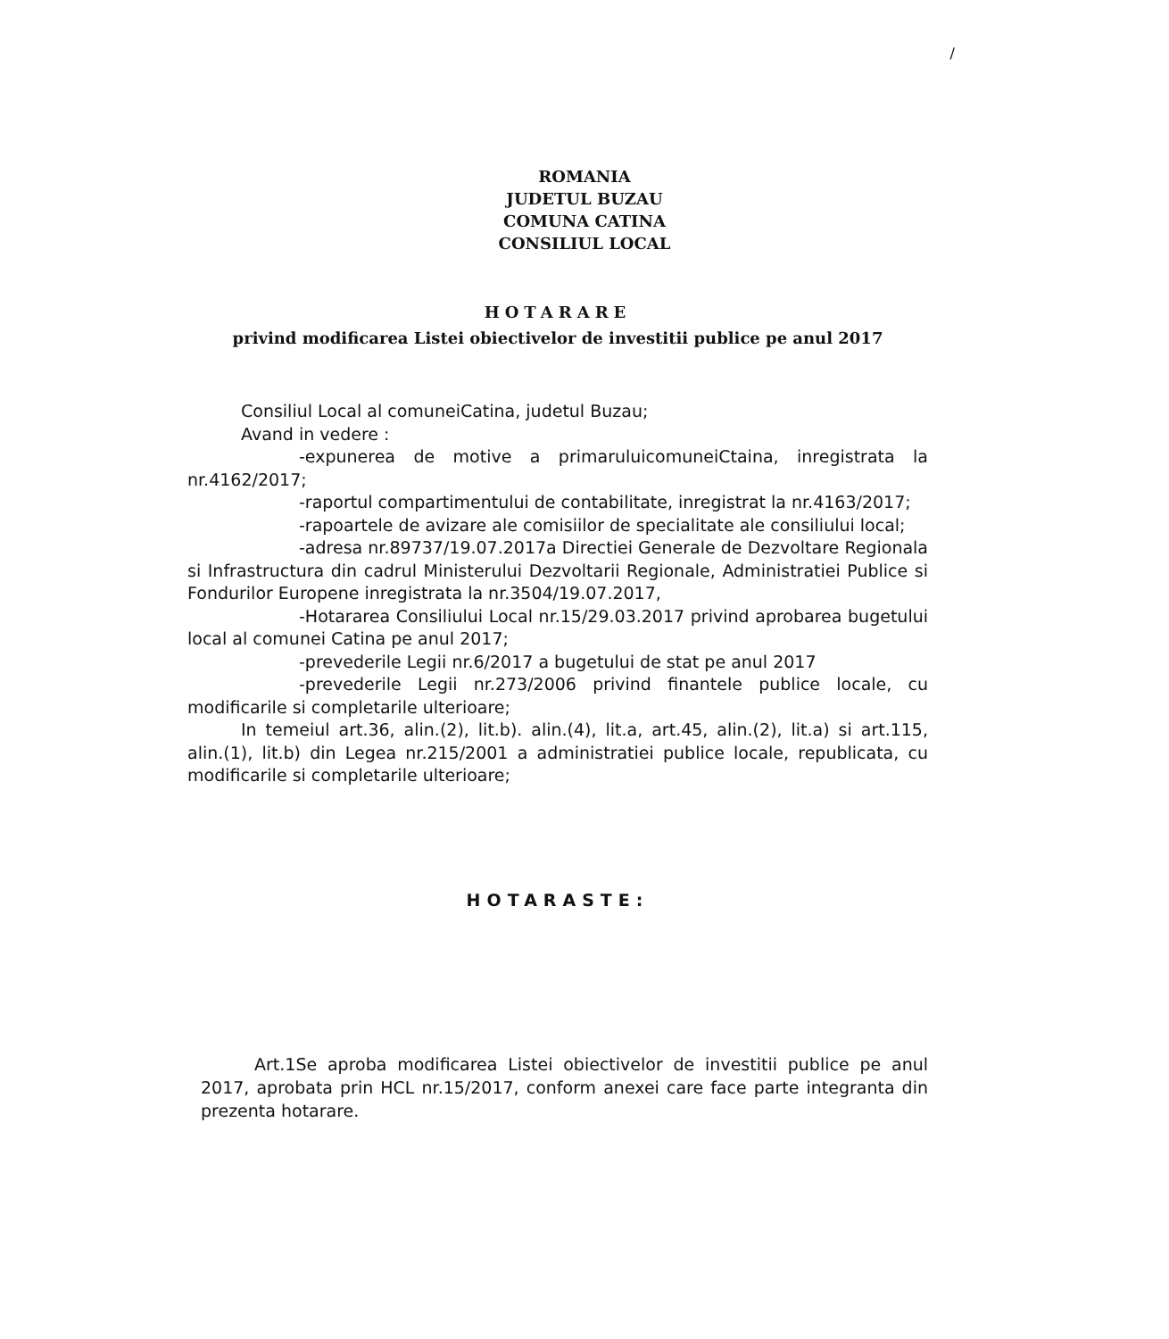/
ROMANIA
JUDETUL BUZAU
COMUNA CATINA
CONSILIUL LOCAL
HOTARARE
privind modificarea Listei obiectivelor de investitii publice pe anul 2017
Consiliul Local al comuneiCatina, judetul Buzau;
Avand in vedere :
-expunerea de motive a primaruluicomuneiCtaina, inregistrata la nr.4162/2017;
-raportul compartimentului de contabilitate, inregistrat la nr.4163/2017;
-rapoartele de avizare ale comisiilor de specialitate ale consiliului local;
-adresa nr.89737/19.07.2017a Directiei Generale de Dezvoltare Regionala si Infrastructura din cadrul Ministerului Dezvoltarii Regionale, Administratiei Publice si Fondurilor Europene inregistrata la nr.3504/19.07.2017,
-Hotararea Consiliului Local nr.15/29.03.2017 privind aprobarea bugetului local al comunei Catina pe anul 2017;
-prevederile Legii nr.6/2017 a bugetului de stat pe anul 2017
-prevederile Legii nr.273/2006 privind finantele publice locale, cu modificarile si completarile ulterioare;
In temeiul art.36, alin.(2), lit.b). alin.(4), lit.a, art.45, alin.(2), lit.a) si art.115, alin.(1), lit.b) din Legea nr.215/2001 a administratiei publice locale, republicata, cu modificarile si completarile ulterioare;
HOTARASTE:
Art.1Se aproba modificarea Listei obiectivelor de investitii publice pe anul 2017, aprobata prin HCL nr.15/2017, conform anexei care face parte integranta din prezenta hotarare.